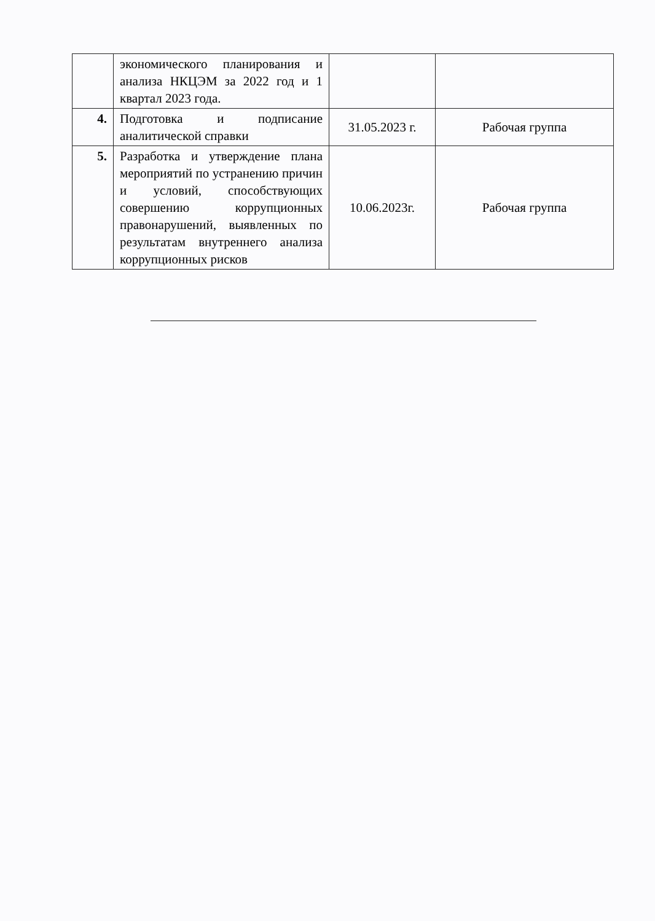| | экономического планирования и анализа НКЦЭМ за 2022 год и 1 квартал 2023 года. | | |
| 4. | Подготовка и подписание аналитической справки | 31.05.2023 г. | Рабочая группа |
| 5. | Разработка и утверждение плана мероприятий по устранению причин и условий, способствующих совершению коррупционных правонарушений, выявленных по результатам внутреннего анализа коррупционных рисков | 10.06.2023г. | Рабочая группа |